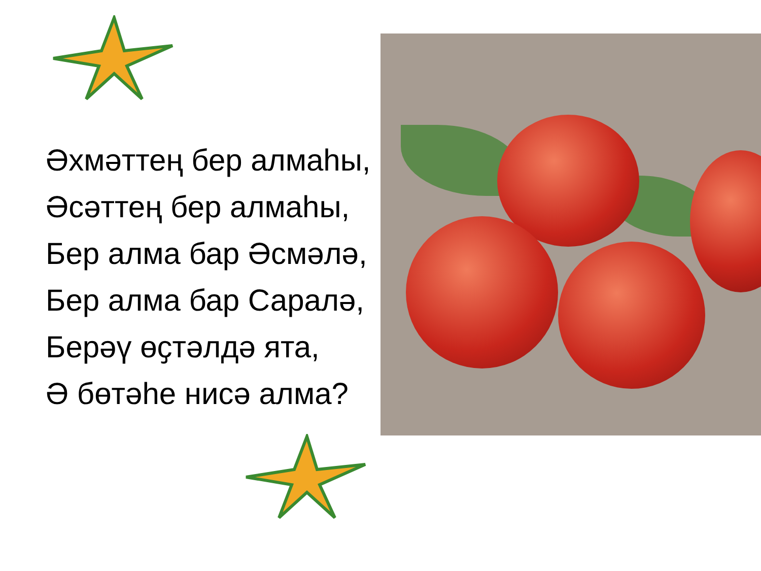Әхмәттең бер алмаһы,
Әсәттең бер алмаһы,
Бер алма бар Әсмәлә,
Бер алма бар Саралә,
Берәү өҫтәлдә ята,
Ә бөтәһе нисә алма?